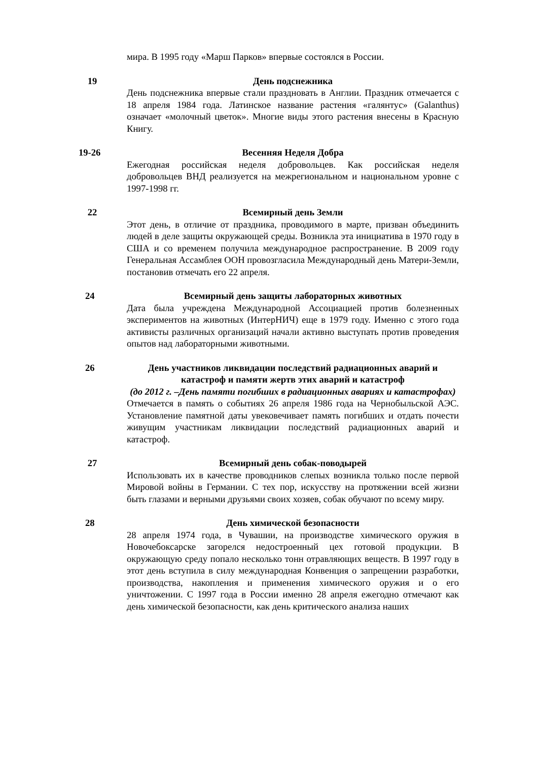мира. В 1995 году «Марш Парков» впервые состоялся в России.
19 День подснежника
День подснежника впервые стали праздновать в Англии. Праздник отмечается с 18 апреля 1984 года. Латинское название растения «галянтус» (Galanthus) означает «молочный цветок». Многие виды этого растения внесены в Красную Книгу.
19-26 Весенняя Неделя Добра
Ежегодная российская неделя добровольцев. Как российская неделя добровольцев ВНД реализуется на межрегиональном и национальном уровне с 1997-1998 гг.
22 Всемирный день Земли
Этот день, в отличие от праздника, проводимого в марте, призван объединить людей в деле защиты окружающей среды. Возникла эта инициатива в 1970 году в США и со временем получила международное распространение. В 2009 году Генеральная Ассамблея ООН провозгласила Международный день Матери-Земли, постановив отмечать его 22 апреля.
24 Всемирный день защиты лабораторных животных
Дата была учреждена Международной Ассоциацией против болезненных экспериментов на животных (ИнтерНИЧ) еще в 1979 году. Именно с этого года активисты различных организаций начали активно выступать против проведения опытов над лабораторными животными.
26 День участников ликвидации последствий радиационных аварий и катастроф и памяти жертв этих аварий и катастроф
(до 2012 г. –День памяти погибших в радиационных авариях и катастрофах)
Отмечается в память о событиях 26 апреля 1986 года на Чернобыльской АЭС. Установление памятной даты увековечивает память погибших и отдать почести живущим участникам ликвидации последствий радиационных аварий и катастроф.
27 Всемирный день собак-поводырей
Использовать их в качестве проводников слепых возникла только после первой Мировой войны в Германии. С тех пор, искусству на протяжении всей жизни быть глазами и верными друзьями своих хозяев, собак обучают по всему миру.
28 День химической безопасности
28 апреля 1974 года, в Чувашии, на производстве химического оружия в Новочебоксарске загорелся недостроенный цех готовой продукции. В окружающую среду попало несколько тонн отравляющих веществ. В 1997 году в этот день вступила в силу международная Конвенция о запрещении разработки, производства, накопления и применения химического оружия и о его уничтожении. С 1997 года в России именно 28 апреля ежегодно отмечают как день химической безопасности, как день критического анализа наших